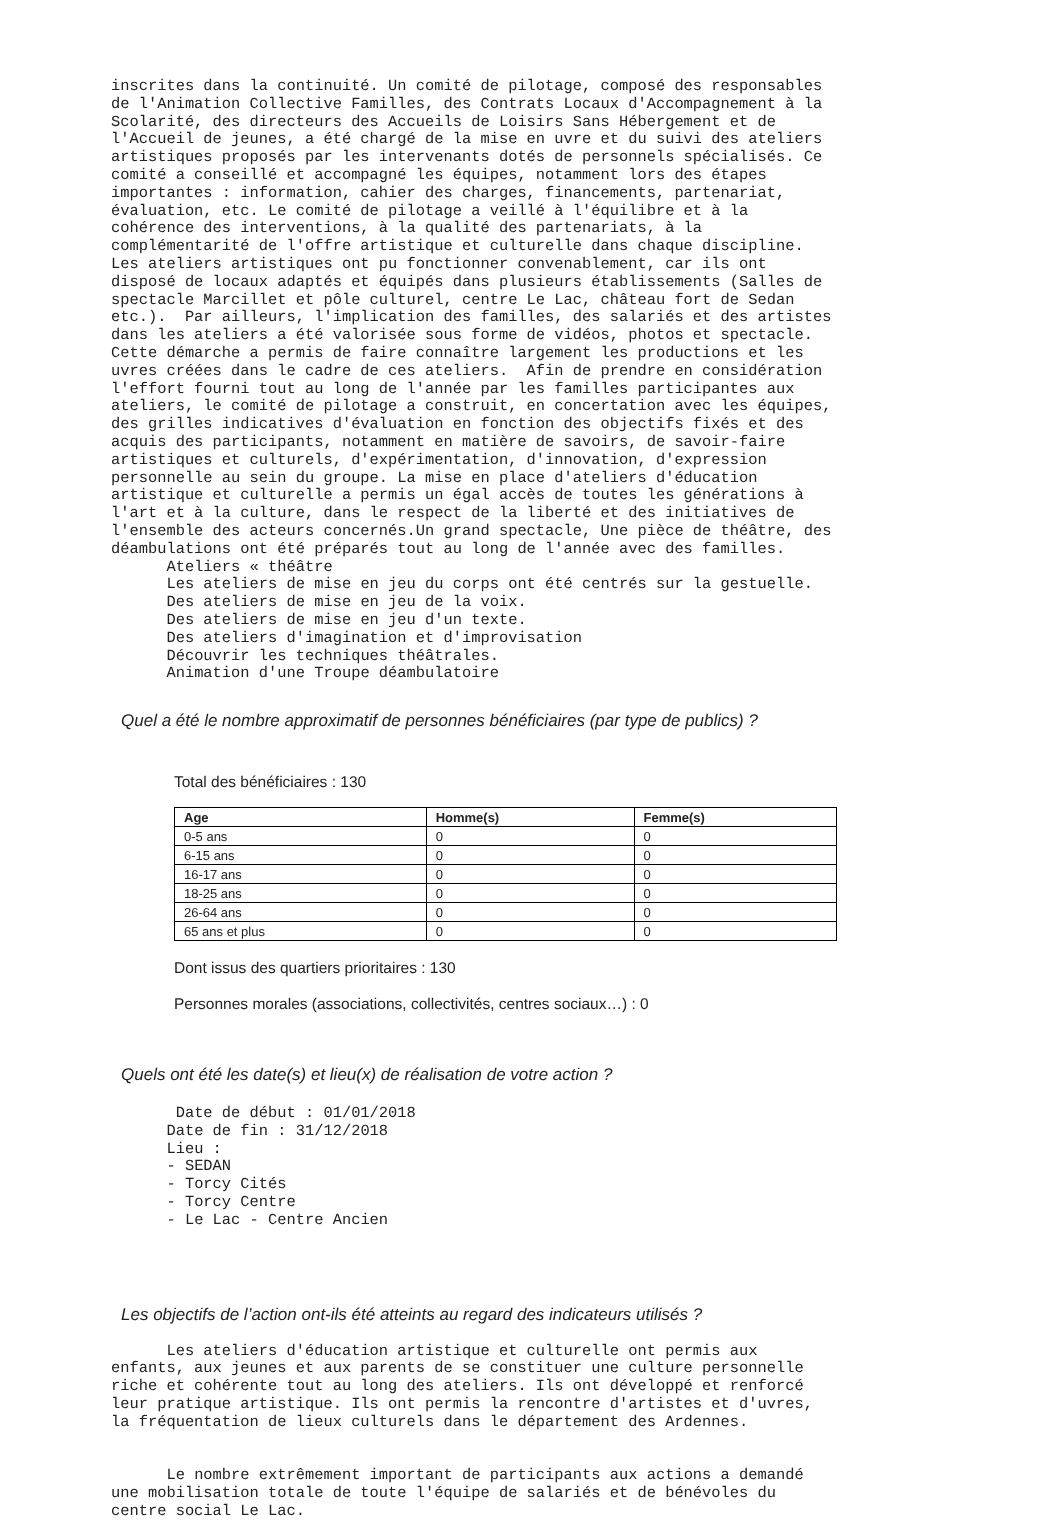inscrites dans la continuité. Un comité de pilotage, composé des responsables
de l'Animation Collective Familles, des Contrats Locaux d'Accompagnement à la
Scolarité, des directeurs des Accueils de Loisirs Sans Hébergement et de
l'Accueil de jeunes, a été chargé de la mise en uvre et du suivi des ateliers
artistiques proposés par les intervenants dotés de personnels spécialisés. Ce
comité a conseillé et accompagné les équipes, notamment lors des étapes
importantes : information, cahier des charges, financements, partenariat,
évaluation, etc. Le comité de pilotage a veillé à l'équilibre et à la
cohérence des interventions, à la qualité des partenariats, à la
complémentarité de l'offre artistique et culturelle dans chaque discipline.
Les ateliers artistiques ont pu fonctionner convenablement, car ils ont
disposé de locaux adaptés et équipés dans plusieurs établissements (Salles de
spectacle Marcillet et pôle culturel, centre Le Lac, château fort de Sedan
etc.).  Par ailleurs, l'implication des familles, des salariés et des artistes
dans les ateliers a été valorisée sous forme de vidéos, photos et spectacle.
Cette démarche a permis de faire connaître largement les productions et les
uvres créées dans le cadre de ces ateliers.  Afin de prendre en considération
l'effort fourni tout au long de l'année par les familles participantes aux
ateliers, le comité de pilotage a construit, en concertation avec les équipes,
des grilles indicatives d'évaluation en fonction des objectifs fixés et des
acquis des participants, notamment en matière de savoirs, de savoir-faire
artistiques et culturels, d'expérimentation, d'innovation, d'expression
personnelle au sein du groupe. La mise en place d'ateliers d'éducation
artistique et culturelle a permis un égal accès de toutes les générations à
l'art et à la culture, dans le respect de la liberté et des initiatives de
l'ensemble des acteurs concernés.Un grand spectacle, Une pièce de théâtre, des
déambulations ont été préparés tout au long de l'année avec des familles.
      Ateliers « théâtre
      Les ateliers de mise en jeu du corps ont été centrés sur la gestuelle.
      Des ateliers de mise en jeu de la voix.
      Des ateliers de mise en jeu d'un texte.
      Des ateliers d'imagination et d'improvisation
      Découvrir les techniques théâtrales.
      Animation d'une Troupe déambulatoire
Quel a été le nombre approximatif de personnes bénéficiaires (par type de publics) ?
Total des bénéficiaires : 130
| Age | Homme(s) | Femme(s) |
| --- | --- | --- |
| 0-5 ans | 0 | 0 |
| 6-15 ans | 0 | 0 |
| 16-17 ans | 0 | 0 |
| 18-25 ans | 0 | 0 |
| 26-64 ans | 0 | 0 |
| 65 ans et plus | 0 | 0 |
Dont issus des quartiers prioritaires : 130
Personnes morales (associations, collectivités, centres sociaux…) : 0
Quels ont été les date(s) et lieu(x) de réalisation de votre action ?
       Date de début : 01/01/2018
      Date de fin : 31/12/2018
      Lieu :
      - SEDAN
      - Torcy Cités
      - Torcy Centre
      - Le Lac - Centre Ancien
Les objectifs de l’action ont-ils été atteints au regard des indicateurs utilisés ?
      Les ateliers d'éducation artistique et culturelle ont permis aux
enfants, aux jeunes et aux parents de se constituer une culture personnelle
riche et cohérente tout au long des ateliers. Ils ont développé et renforcé
leur pratique artistique. Ils ont permis la rencontre d'artistes et d'uvres,
la fréquentation de lieux culturels dans le département des Ardennes.


      Le nombre extrêmement important de participants aux actions a demandé
une mobilisation totale de toute l'équipe de salariés et de bénévoles du
centre social Le Lac.